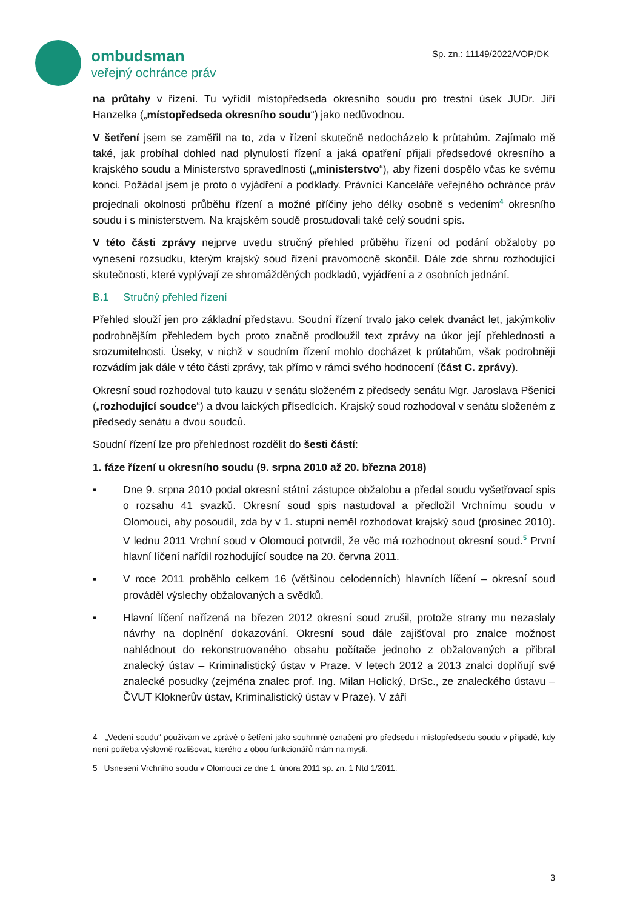ombudsman
veřejný ochránce práv
Sp. zn.: 11149/2022/VOP/DK
na průtahy v řízení. Tu vyřídil místopředseda okresního soudu pro trestní úsek JUDr. Jiří Hanzelka („místopředseda okresního soudu“) jako nedůvodnou.
V šetření jsem se zaměřil na to, zda v řízení skutečně nedocházelo k průtahům. Zajímalo mě také, jak probíhal dohled nad plynulostí řízení a jaká opatření přijali předsedové okresního a krajského soudu a Ministerstvo spravedlnosti („ministerstvo“), aby řízení dospělo včas ke svému konci. Požádal jsem je proto o vyjádření a podklady. Právníci Kanceláře veřejného ochránce práv projednali okolnosti průběhu řízení a možné příčiny jeho délky osobně s vedením<sup>4</sup> okresního soudu i s ministerstvem. Na krajském soudě prostudovali také celý soudní spis.
V této části zprávy nejprve uvedu stručný přehled průběhu řízení od podání obžaloby po vynesení rozsudku, kterým krajský soud řízení pravomocně skončil. Dále zde shrnu rozhodující skutečnosti, které vyplývají ze shromážděných podkladů, vyjádření a z osobních jednání.
B.1 Stručný přehled řízení
Přehled slouží jen pro základní představu. Soudní řízení trvalo jako celek dvanáct let, jakýmkoliv podrobnějším přehledem bych proto značně prodloužil text zprávy na úkor její přehlednosti a srozumitelnosti. Úseky, v nichž v soudním řízení mohlo docházet k průtahům, však podrobněji rozvádím jak dále v této části zprávy, tak přímo v rámci svého hodnocení (část C. zprávy).
Okresní soud rozhodoval tuto kauzu v senátu složeném z předsedy senátu Mgr. Jaroslava Pšenici („rozhodující soudce“) a dvou laických přísedících. Krajský soud rozhodoval v senátu složeném z předsedy senátu a dvou soudců.
Soudní řízení lze pro přehlednost rozdělit do šesti částí:
1. fáze řízení u okresního soudu (9. srpna 2010 až 20. března 2018)
▪ Dne 9. srpna 2010 podal okresní státní zástupce obžalobu a předal soudu vyšetřovací spis o rozsahu 41 svazků. Okresní soud spis nastudoval a předložil Vrchnímu soudu v Olomouci, aby posoudil, zda by v 1. stupni neměl rozhodovat krajský soud (prosinec 2010). V lednu 2011 Vrchní soud v Olomouci potvrdil, že věc má rozhodnout okresní soud.<sup>5</sup> První hlavní líčení nařídil rozhodující soudce na 20. června 2011.
▪ V roce 2011 proběhlo celkem 16 (většinou celodenních) hlavních líčení – okresní soud prováděl výslechy obžalovaných a svědků.
▪ Hlavní líčení nařízená na březen 2012 okresní soud zrušil, protože strany mu nezaslaly návrhy na doplnění dokazování. Okresní soud dále zajišťoval pro znalce možnost nahlédnout do rekonstruovaného obsahu počítače jednoho z obžalovaných a přibral znalecký ústav – Kriminalistický ústav v Praze. V letech 2012 a 2013 znalci doplňují své znalecké posudky (zejména znalec prof. Ing. Milan Holický, DrSc., ze znaleckého ústavu – ČVUT Kloknerův ústav, Kriminalistický ústav v Praze). V září
4 „Vedení soudu“ používám ve zprávě o šetření jako souhrnné označení pro předsedu i místopředsedu soudu v případě, kdy není potřeba výslovně rozlišovat, kterého z obou funkcionářů mám na mysli.
5 Usnesení Vrchního soudu v Olomouci ze dne 1. února 2011 sp. zn. 1 Ntd 1/2011.
3